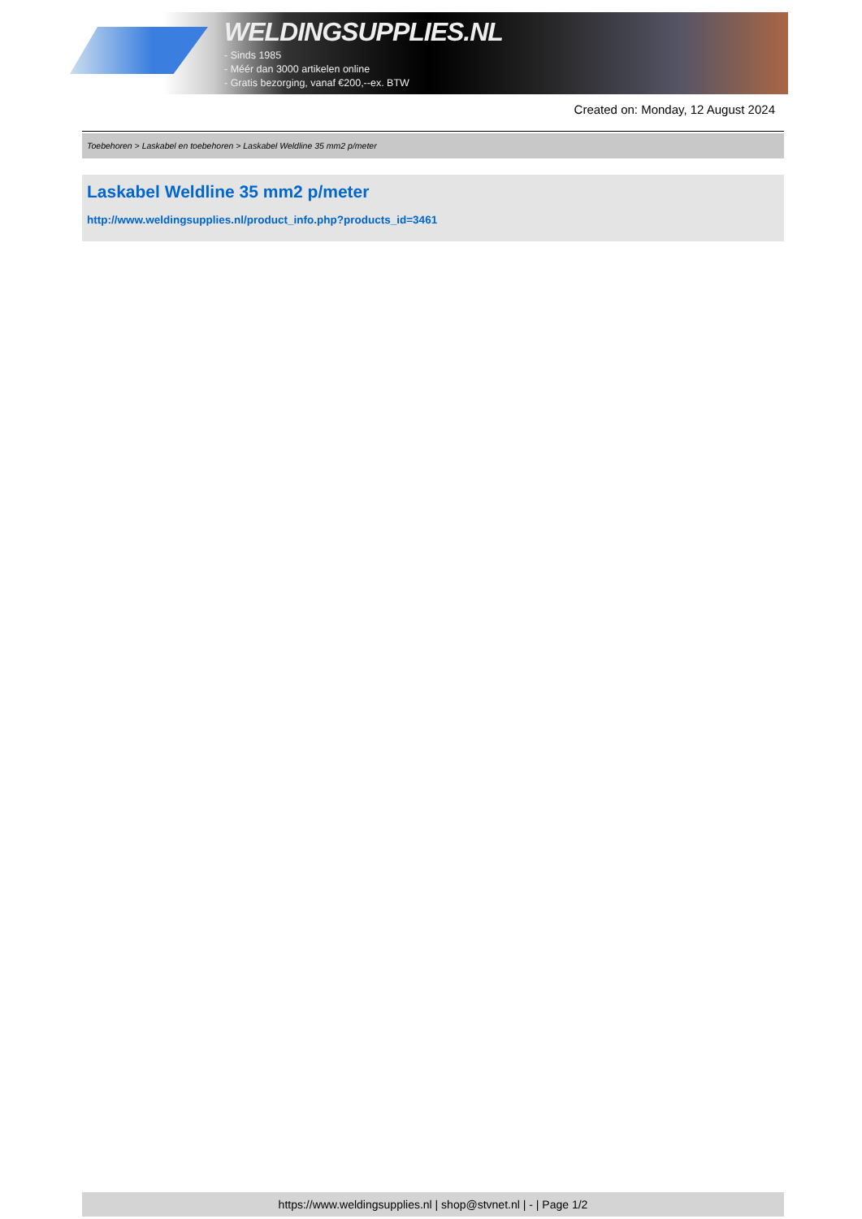WELDINGSUPPLIES.NL
- Sinds 1985
- Méér dan 3000 artikelen online
- Gratis bezorging, vanaf €200,--ex. BTW
Created on: Monday, 12 August 2024
Toebehoren > Laskabel en toebehoren > Laskabel Weldline 35 mm2 p/meter
Laskabel Weldline 35 mm2 p/meter
http://www.weldingsupplies.nl/product_info.php?products_id=3461
https://www.weldingsupplies.nl | shop@stvnet.nl | - | Page 1/2